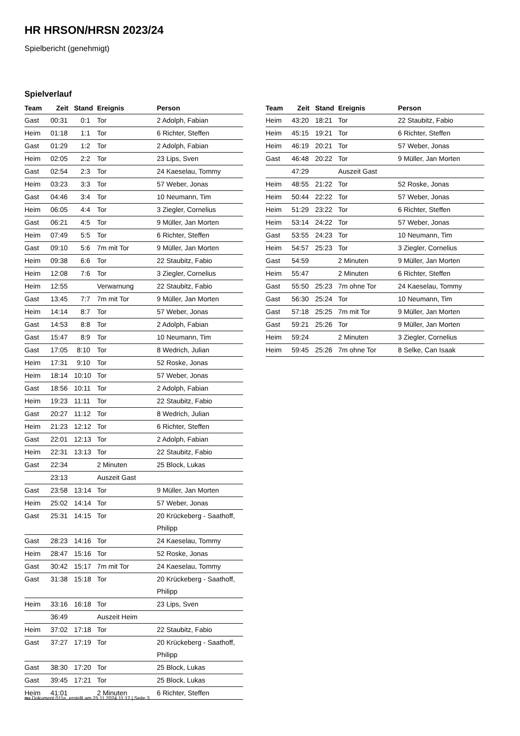HR HRSON/HRSN 2023/24
Spielbericht (genehmigt)
Spielverlauf
| Team | Zeit | Stand | Ereignis | Person |
| --- | --- | --- | --- | --- |
| Gast | 00:31 | 0:1 | Tor | 2 Adolph, Fabian |
| Heim | 01:18 | 1:1 | Tor | 6 Richter, Steffen |
| Gast | 01:29 | 1:2 | Tor | 2 Adolph, Fabian |
| Heim | 02:05 | 2:2 | Tor | 23 Lips, Sven |
| Gast | 02:54 | 2:3 | Tor | 24 Kaeselau, Tommy |
| Heim | 03:23 | 3:3 | Tor | 57 Weber, Jonas |
| Gast | 04:46 | 3:4 | Tor | 10 Neumann, Tim |
| Heim | 06:05 | 4:4 | Tor | 3 Ziegler, Cornelius |
| Gast | 06:21 | 4:5 | Tor | 9 Müller, Jan Morten |
| Heim | 07:49 | 5:5 | Tor | 6 Richter, Steffen |
| Gast | 09:10 | 5:6 | 7m mit Tor | 9 Müller, Jan Morten |
| Heim | 09:38 | 6:6 | Tor | 22 Staubitz, Fabio |
| Heim | 12:08 | 7:6 | Tor | 3 Ziegler, Cornelius |
| Heim | 12:55 | | Verwarnung | 22 Staubitz, Fabio |
| Gast | 13:45 | 7:7 | 7m mit Tor | 9 Müller, Jan Morten |
| Heim | 14:14 | 8:7 | Tor | 57 Weber, Jonas |
| Gast | 14:53 | 8:8 | Tor | 2 Adolph, Fabian |
| Gast | 15:47 | 8:9 | Tor | 10 Neumann, Tim |
| Gast | 17:05 | 8:10 | Tor | 8 Wedrich, Julian |
| Heim | 17:31 | 9:10 | Tor | 52 Roske, Jonas |
| Heim | 18:14 | 10:10 | Tor | 57 Weber, Jonas |
| Gast | 18:56 | 10:11 | Tor | 2 Adolph, Fabian |
| Heim | 19:23 | 11:11 | Tor | 22 Staubitz, Fabio |
| Gast | 20:27 | 11:12 | Tor | 8 Wedrich, Julian |
| Heim | 21:23 | 12:12 | Tor | 6 Richter, Steffen |
| Gast | 22:01 | 12:13 | Tor | 2 Adolph, Fabian |
| Heim | 22:31 | 13:13 | Tor | 22 Staubitz, Fabio |
| Gast | 22:34 | | 2 Minuten | 25 Block, Lukas |
| | 23:13 | | Auszeit Gast | |
| Gast | 23:58 | 13:14 | Tor | 9 Müller, Jan Morten |
| Heim | 25:02 | 14:14 | Tor | 57 Weber, Jonas |
| Gast | 25:31 | 14:15 | Tor | 20 Krückeberg - Saathoff, Philipp |
| Gast | 28:23 | 14:16 | Tor | 24 Kaeselau, Tommy |
| Heim | 28:47 | 15:16 | Tor | 52 Roske, Jonas |
| Gast | 30:42 | 15:17 | 7m mit Tor | 24 Kaeselau, Tommy |
| Gast | 31:38 | 15:18 | Tor | 20 Krückeberg - Saathoff, Philipp |
| Heim | 33:16 | 16:18 | Tor | 23 Lips, Sven |
| | 36:49 | | Auszeit Heim | |
| Heim | 37:02 | 17:18 | Tor | 22 Staubitz, Fabio |
| Gast | 37:27 | 17:19 | Tor | 20 Krückeberg - Saathoff, Philipp |
| Gast | 38:30 | 17:20 | Tor | 25 Block, Lukas |
| Gast | 39:45 | 17:21 | Tor | 25 Block, Lukas |
| Heim | 41:01 | | 2 Minuten | 6 Richter, Steffen |
| Team | Zeit | Stand | Ereignis | Person |
| --- | --- | --- | --- | --- |
| Heim | 43:20 | 18:21 | Tor | 22 Staubitz, Fabio |
| Heim | 45:15 | 19:21 | Tor | 6 Richter, Steffen |
| Heim | 46:19 | 20:21 | Tor | 57 Weber, Jonas |
| Gast | 46:48 | 20:22 | Tor | 9 Müller, Jan Morten |
| | 47:29 | | Auszeit Gast | |
| Heim | 48:55 | 21:22 | Tor | 52 Roske, Jonas |
| Heim | 50:44 | 22:22 | Tor | 57 Weber, Jonas |
| Heim | 51:29 | 23:22 | Tor | 6 Richter, Steffen |
| Heim | 53:14 | 24:22 | Tor | 57 Weber, Jonas |
| Gast | 53:55 | 24:23 | Tor | 10 Neumann, Tim |
| Heim | 54:57 | 25:23 | Tor | 3 Ziegler, Cornelius |
| Gast | 54:59 | | 2 Minuten | 9 Müller, Jan Morten |
| Heim | 55:47 | | 2 Minuten | 6 Richter, Steffen |
| Gast | 55:50 | 25:23 | 7m ohne Tor | 24 Kaeselau, Tommy |
| Gast | 56:30 | 25:24 | Tor | 10 Neumann, Tim |
| Gast | 57:18 | 25:25 | 7m mit Tor | 9 Müller, Jan Morten |
| Gast | 59:21 | 25:26 | Tor | 9 Müller, Jan Morten |
| Heim | 59:24 | | 2 Minuten | 3 Ziegler, Cornelius |
| Heim | 59:45 | 25:26 | 7m ohne Tor | 8 Selke, Can Isaak |
nu.Dokument 011e, erstellt am 25.11.2024 11:12 | Seite 3